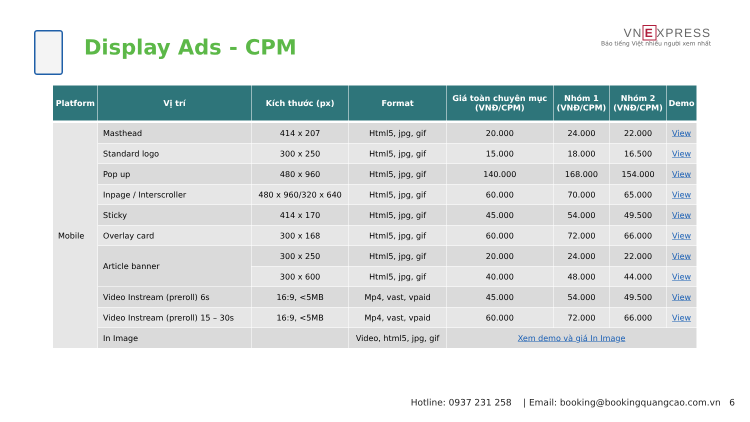Display Ads - CPM
VN E XPRESS
Báo tiếng Việt nhiều người xem nhất
| Platform | Vị trí | Kích thước (px) | Format | Giá toàn chuyên mục (VNĐ/CPM) | Nhóm 1 (VNĐ/CPM) | Nhóm 2 (VNĐ/CPM) | Demo |
| --- | --- | --- | --- | --- | --- | --- | --- |
| Mobile | Masthead | 414 x 207 | Html5, jpg, gif | 20.000 | 24.000 | 22.000 | View |
| | Standard logo | 300 x 250 | Html5, jpg, gif | 15.000 | 18.000 | 16.500 | View |
| | Pop up | 480 x 960 | Html5, jpg, gif | 140.000 | 168.000 | 154.000 | View |
| | Inpage / Interscroller | 480 x 960/320 x 640 | Html5, jpg, gif | 60.000 | 70.000 | 65.000 | View |
| | Sticky | 414 x 170 | Html5, jpg, gif | 45.000 | 54.000 | 49.500 | View |
| | Overlay card | 300 x 168 | Html5, jpg, gif | 60.000 | 72.000 | 66.000 | View |
| | Article banner | 300 x 250 | Html5, jpg, gif | 20.000 | 24.000 | 22.000 | View |
| | | 300 x 600 | Html5, jpg, gif | 40.000 | 48.000 | 44.000 | View |
| | Video Instream (preroll) 6s | 16:9, <5MB | Mp4, vast, vpaid | 45.000 | 54.000 | 49.500 | View |
| | Video Instream (preroll) 15 – 30s | 16:9, <5MB | Mp4, vast, vpaid | 60.000 | 72.000 | 66.000 | View |
| | In Image | | Video, html5, jpg, gif | Xem demo và giá In Image | | | |
Hotline: 0937 231 258 | Email: booking@bookingquangcao.com.vn 6